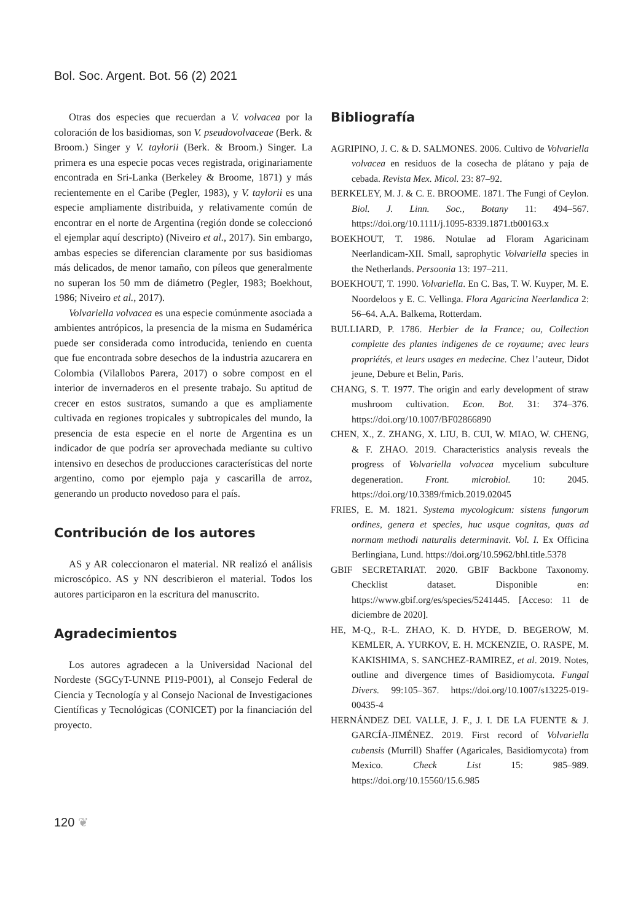Bol. Soc. Argent. Bot. 56 (2) 2021
Otras dos especies que recuerdan a V. volvacea por la coloración de los basidiomas, son V. pseudovolvaceae (Berk. & Broom.) Singer y V. taylorii (Berk. & Broom.) Singer. La primera es una especie pocas veces registrada, originariamente encontrada en Sri-Lanka (Berkeley & Broome, 1871) y más recientemente en el Caribe (Pegler, 1983), y V. taylorii es una especie ampliamente distribuida, y relativamente común de encontrar en el norte de Argentina (región donde se coleccionó el ejemplar aquí descripto) (Niveiro et al., 2017). Sin embargo, ambas especies se diferencian claramente por sus basidiomas más delicados, de menor tamaño, con píleos que generalmente no superan los 50 mm de diámetro (Pegler, 1983; Boekhout, 1986; Niveiro et al., 2017).
Volvariella volvacea es una especie comúnmente asociada a ambientes antrópicos, la presencia de la misma en Sudamérica puede ser considerada como introducida, teniendo en cuenta que fue encontrada sobre desechos de la industria azucarera en Colombia (Vilallobos Parera, 2017) o sobre compost en el interior de invernaderos en el presente trabajo. Su aptitud de crecer en estos sustratos, sumando a que es ampliamente cultivada en regiones tropicales y subtropicales del mundo, la presencia de esta especie en el norte de Argentina es un indicador de que podría ser aprovechada mediante su cultivo intensivo en desechos de producciones características del norte argentino, como por ejemplo paja y cascarilla de arroz, generando un producto novedoso para el país.
Contribución de los autores
AS y AR coleccionaron el material. NR realizó el análisis microscópico. AS y NN describieron el material. Todos los autores participaron en la escritura del manuscrito.
Agradecimientos
Los autores agradecen a la Universidad Nacional del Nordeste (SGCyT-UNNE PI19-P001), al Consejo Federal de Ciencia y Tecnología y al Consejo Nacional de Investigaciones Científicas y Tecnológicas (CONICET) por la financiación del proyecto.
Bibliografía
AGRIPINO, J. C. & D. SALMONES. 2006. Cultivo de Volvariella volvacea en residuos de la cosecha de plátano y paja de cebada. Revista Mex. Micol. 23: 87–92.
BERKELEY, M. J. & C. E. BROOME. 1871. The Fungi of Ceylon. Biol. J. Linn. Soc., Botany 11: 494–567. https://doi.org/10.1111/j.1095-8339.1871.tb00163.x
BOEKHOUT, T. 1986. Notulae ad Floram Agaricinam Neerlandicam-XII. Small, saprophytic Volvariella species in the Netherlands. Persoonia 13: 197–211.
BOEKHOUT, T. 1990. Volvariella. En C. Bas, T. W. Kuyper, M. E. Noordeloos y E. C. Vellinga. Flora Agaricina Neerlandica 2: 56–64. A.A. Balkema, Rotterdam.
BULLIARD, P. 1786. Herbier de la France; ou, Collection complette des plantes indigenes de ce royaume; avec leurs propriétés, et leurs usages en medecine. Chez l’auteur, Didot jeune, Debure et Belin, Paris.
CHANG, S. T. 1977. The origin and early development of straw mushroom cultivation. Econ. Bot. 31: 374–376. https://doi.org/10.1007/BF02866890
CHEN, X., Z. ZHANG, X. LIU, B. CUI, W. MIAO, W. CHENG, & F. ZHAO. 2019. Characteristics analysis reveals the progress of Volvariella volvacea mycelium subculture degeneration. Front. microbiol. 10: 2045. https://doi.org/10.3389/fmicb.2019.02045
FRIES, E. M. 1821. Systema mycologicum: sistens fungorum ordines, genera et species, huc usque cognitas, quas ad normam methodi naturalis determinavit. Vol. I. Ex Officina Berlingiana, Lund. https://doi.org/10.5962/bhl.title.5378
GBIF SECRETARIAT. 2020. GBIF Backbone Taxonomy. Checklist dataset. Disponible en: https://www.gbif.org/es/species/5241445. [Acceso: 11 de diciembre de 2020].
HE, M-Q., R-L. ZHAO, K. D. HYDE, D. BEGEROW, M. KEMLER, A. YURKOV, E. H. MCKENZIE, O. RASPE, M. KAKISHIMA, S. SANCHEZ-RAMIREZ, et al. 2019. Notes, outline and divergence times of Basidiomycota. Fungal Divers. 99:105–367. https://doi.org/10.1007/s13225-019-00435-4
HERNÁNDEZ DEL VALLE, J. F., J. I. DE LA FUENTE & J. GARCÍA-JIMÉNEZ. 2019. First record of Volvariella cubensis (Murrill) Shaffer (Agaricales, Basidiomycota) from Mexico. Check List 15: 985–989. https://doi.org/10.15560/15.6.985
120 ❦